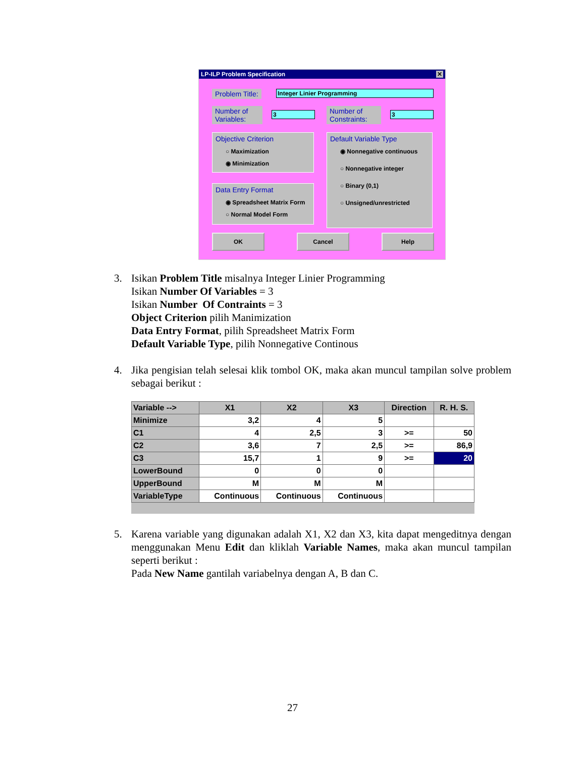LP-ILP Problem Specification ✕
Problem Title: Integer Linier Programming
Number of
Variables:
3
Number of
Constraints:
3
Objective Criterion
○ Maximization
◉ Minimization
Default Variable Type
◉ Nonnegative continuous
○ Nonnegative integer
○ Binary (0,1)
○ Unsigned/unrestricted
Data Entry Format
◉ Spreadsheet Matrix Form
○ Normal Model Form
OK Cancel Help
3. Isikan Problem Title misalnya Integer Linier Programming
Isikan Number Of Variables = 3
Isikan Number Of Contraints = 3
Object Criterion pilih Manimization
Data Entry Format, pilih Spreadsheet Matrix Form
Default Variable Type, pilih Nonnegative Continous
4. Jika pengisian telah selesai klik tombol OK, maka akan muncul tampilan solve problem sebagai berikut :
| Variable --> | X1 | X2 | X3 | Direction | R. H. S. |
| --- | --- | --- | --- | --- | --- |
| Minimize | 3,2 | 4 | 5 | | |
| C1 | 4 | 2,5 | 3 | >= | 50 |
| C2 | 3,6 | 7 | 2,5 | >= | 86,9 |
| C3 | 15,7 | 1 | 9 | >= | 20 |
| LowerBound | 0 | 0 | 0 | | |
| UpperBound | M | M | M | | |
| VariableType | Continuous | Continuous | Continuous | | |
5. Karena variable yang digunakan adalah X1, X2 dan X3, kita dapat mengeditnya dengan menggunakan Menu Edit dan kliklah Variable Names, maka akan muncul tampilan seperti berikut :
Pada New Name gantilah variabelnya dengan A, B dan C.
27